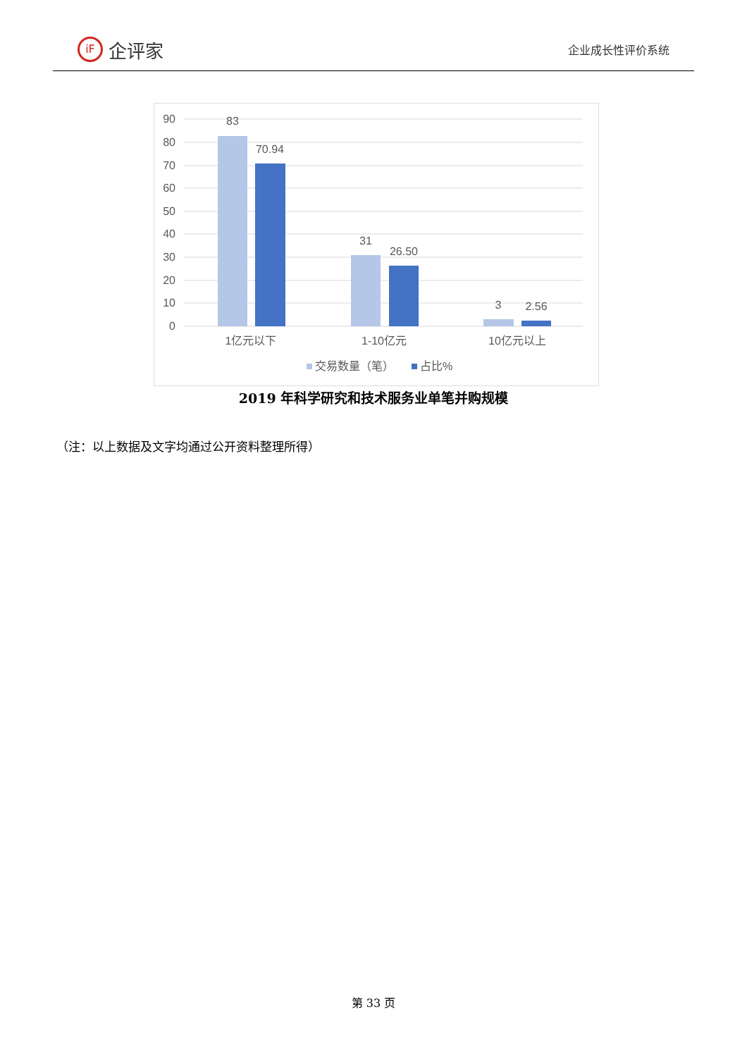iF
企评家
企业成长性评价系统
90
80
70
60
50
40
30
20
10
0
83
70.94
31
26.50
3
2.56
1亿元以下
1-10亿元
10亿元以上
交易数量（笔）
占比%
2019 年科学研究和技术服务业单笔并购规模
（注：以上数据及文字均通过公开资料整理所得）
第 33 页